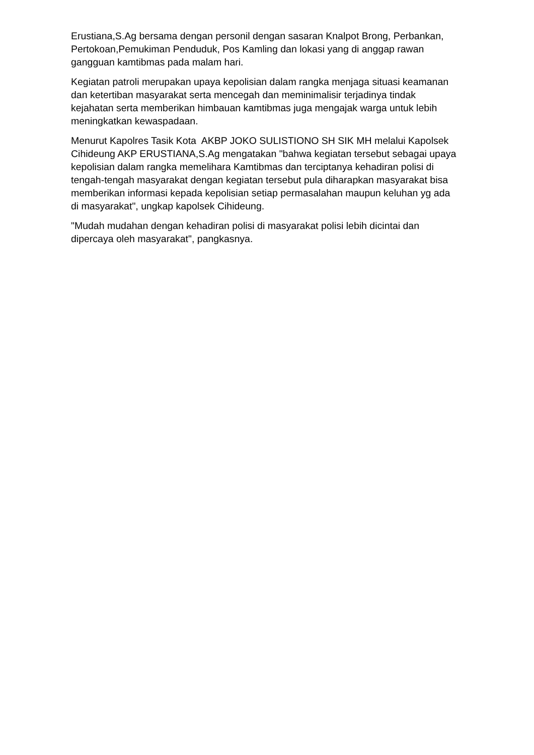Erustiana,S.Ag bersama dengan personil dengan sasaran Knalpot Brong, Perbankan, Pertokoan,Pemukiman Penduduk, Pos Kamling dan lokasi yang di anggap rawan gangguan kamtibmas pada malam hari.
Kegiatan patroli merupakan upaya kepolisian dalam rangka menjaga situasi keamanan dan ketertiban masyarakat serta mencegah dan meminimalisir terjadinya tindak kejahatan serta memberikan himbauan kamtibmas juga mengajak warga untuk lebih meningkatkan kewaspadaan.
Menurut Kapolres Tasik Kota AKBP JOKO SULISTIONO SH SIK MH melalui Kapolsek Cihideung AKP ERUSTIANA,S.Ag mengatakan "bahwa kegiatan tersebut sebagai upaya kepolisian dalam rangka memelihara Kamtibmas dan terciptanya kehadiran polisi di tengah-tengah masyarakat dengan kegiatan tersebut pula diharapkan masyarakat bisa memberikan informasi kepada kepolisian setiap permasalahan maupun keluhan yg ada di masyarakat", ungkap kapolsek Cihideung.
"Mudah mudahan dengan kehadiran polisi di masyarakat polisi lebih dicintai dan dipercaya oleh masyarakat", pangkasnya.